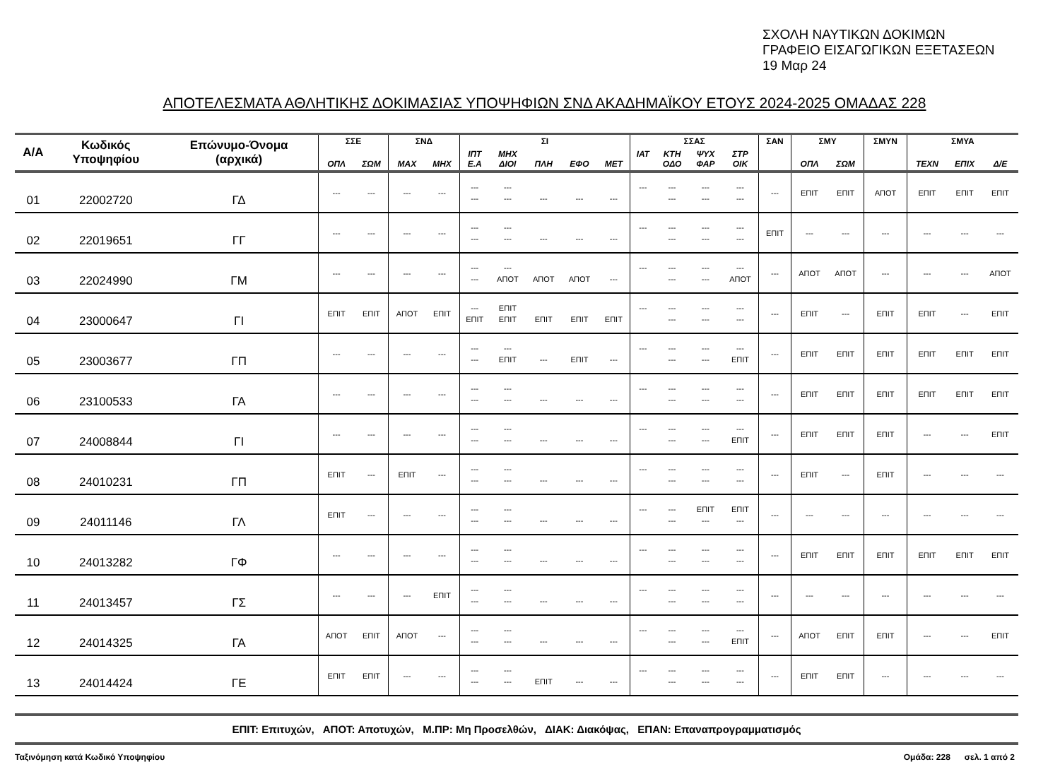ΣΧΟΛΗ ΝΑΥΤΙΚΩΝ ΔΟΚΙΜΩΝ
ΓΡΑΦΕΙΟ ΕΙΣΑΓΩΓΙΚΩΝ ΕΞΕΤΑΣΕΩΝ
19 Μαρ 24
ΑΠΟΤΕΛΕΣΜΑΤΑ ΑΘΛΗΤΙΚΗΣ ΔΟΚΙΜΑΣΙΑΣ ΥΠΟΨΗΦΙΩΝ ΣΝΔ ΑΚΑΔΗΜΑΪΚΟΥ ΕΤΟΥΣ 2024-2025 ΟΜΑΔΑΣ 228
| Α/Α | Κωδικός Υποψηφίου | Επώνυμο-Όνομα (αρχικά) | ΣΣΕ | | ΣΝΔ | | ΣΙ | | | | | ΣΣΑΣ | | | | ΣΑΝ | ΣΜΥ | | ΣΜΥΝ | ΣΜΥΑ | | |
| --- | --- | --- | --- | --- | --- | --- | --- | --- | --- | --- | --- | --- | --- | --- | --- | --- | --- | --- | --- | --- | --- | --- |
| | | | ΟΠΛ | ΣΩΜ | ΜΑΧ | ΜΗΧ | ΙΠΤ Ε.Α | ΜΗΧ ΔΙΟΙ | ΠΛΗ | ΕΦΟ | ΜΕΤ | ΙΑΤ | ΚΤΗ ΟΔΟ | ΨΥΧ ΦΑΡ | ΣΤΡ ΟΙΚ | | ΟΠΛ | ΣΩΜ | | ΤΕΧΝ | ΕΠΙΧ | Δ/Ε |
| 01 | 22002720 | ΓΔ | --- | --- | --- | --- | --- --- | --- --- | --- | --- | --- | --- | --- --- | --- --- | --- --- | --- | ΕΠΙΤ | ΕΠΙΤ | ΑΠΟΤ | ΕΠΙΤ | ΕΠΙΤ | ΕΠΙΤ |
| 02 | 22019651 | ΓΓ | --- | --- | --- | --- | --- --- | --- --- | --- | --- | --- | --- | --- --- | --- --- | --- --- | ΕΠΙΤ | --- | --- | --- | --- | --- | --- |
| 03 | 22024990 | ΓΜ | --- | --- | --- | --- | --- --- | --- ΑΠΟΤ | ΑΠΟΤ | ΑΠΟΤ | --- | --- | --- --- | --- --- | --- ΑΠΟΤ | --- | ΑΠΟΤ | ΑΠΟΤ | --- | --- | --- | ΑΠΟΤ |
| 04 | 23000647 | ΓΙ | ΕΠΙΤ | ΕΠΙΤ | ΑΠΟΤ | ΕΠΙΤ | --- ΕΠΙΤ | ΕΠΙΤ ΕΠΙΤ | ΕΠΙΤ | ΕΠΙΤ | ΕΠΙΤ | --- | --- --- | --- --- | --- --- | --- | ΕΠΙΤ | --- | ΕΠΙΤ | ΕΠΙΤ | --- | ΕΠΙΤ |
| 05 | 23003677 | ΓΠ | --- | --- | --- | --- | --- --- | --- ΕΠΙΤ | --- | ΕΠΙΤ | --- | --- | --- --- | --- --- | --- ΕΠΙΤ | --- | ΕΠΙΤ | ΕΠΙΤ | ΕΠΙΤ | ΕΠΙΤ | ΕΠΙΤ | ΕΠΙΤ |
| 06 | 23100533 | ΓΑ | --- | --- | --- | --- | --- --- | --- --- | --- | --- | --- | --- | --- --- | --- --- | --- --- | --- | ΕΠΙΤ | ΕΠΙΤ | ΕΠΙΤ | ΕΠΙΤ | ΕΠΙΤ | ΕΠΙΤ |
| 07 | 24008844 | ΓΙ | --- | --- | --- | --- | --- --- | --- --- | --- | --- | --- | --- | --- --- | --- --- | --- ΕΠΙΤ | --- | ΕΠΙΤ | ΕΠΙΤ | ΕΠΙΤ | --- | --- | ΕΠΙΤ |
| 08 | 24010231 | ΓΠ | ΕΠΙΤ | --- | ΕΠΙΤ | --- | --- --- | --- --- | --- | --- | --- | --- | --- --- | --- --- | --- --- | --- | ΕΠΙΤ | --- | ΕΠΙΤ | --- | --- | --- |
| 09 | 24011146 | ΓΛ | ΕΠΙΤ | --- | --- | --- | --- --- | --- --- | --- | --- | --- | --- | --- --- | ΕΠΙΤ --- | ΕΠΙΤ --- | --- | --- | --- | --- | --- | --- | --- |
| 10 | 24013282 | ΓΦ | --- | --- | --- | --- | --- --- | --- --- | --- | --- | --- | --- | --- --- | --- --- | --- --- | --- | ΕΠΙΤ | ΕΠΙΤ | ΕΠΙΤ | ΕΠΙΤ | ΕΠΙΤ | ΕΠΙΤ |
| 11 | 24013457 | ΓΣ | --- | --- | --- | ΕΠΙΤ | --- --- | --- --- | --- | --- | --- | --- | --- --- | --- --- | --- --- | --- | --- | --- | --- | --- | --- | --- |
| 12 | 24014325 | ΓΑ | ΑΠΟΤ | ΕΠΙΤ | ΑΠΟΤ | --- | --- --- | --- --- | --- | --- | --- | --- | --- --- | --- --- | --- ΕΠΙΤ | --- | ΑΠΟΤ | ΕΠΙΤ | ΕΠΙΤ | --- | --- | ΕΠΙΤ |
| 13 | 24014424 | ΓΕ | ΕΠΙΤ | ΕΠΙΤ | --- | --- | --- --- | --- --- | ΕΠΙΤ | --- | --- | --- | --- --- | --- --- | --- --- | --- | ΕΠΙΤ | ΕΠΙΤ | --- | --- | --- | --- |
ΕΠΙΤ: Επιτυχών, ΑΠΟΤ: Αποτυχών, Μ.ΠΡ: Μη Προσελθών, ΔΙΑΚ: Διακόψας, ΕΠΑΝ: Επαναπρογραμματισμός
Ταξινόμηση κατά Κωδικό Υποψηφίου Ομάδα: 228 σελ. 1 από 2